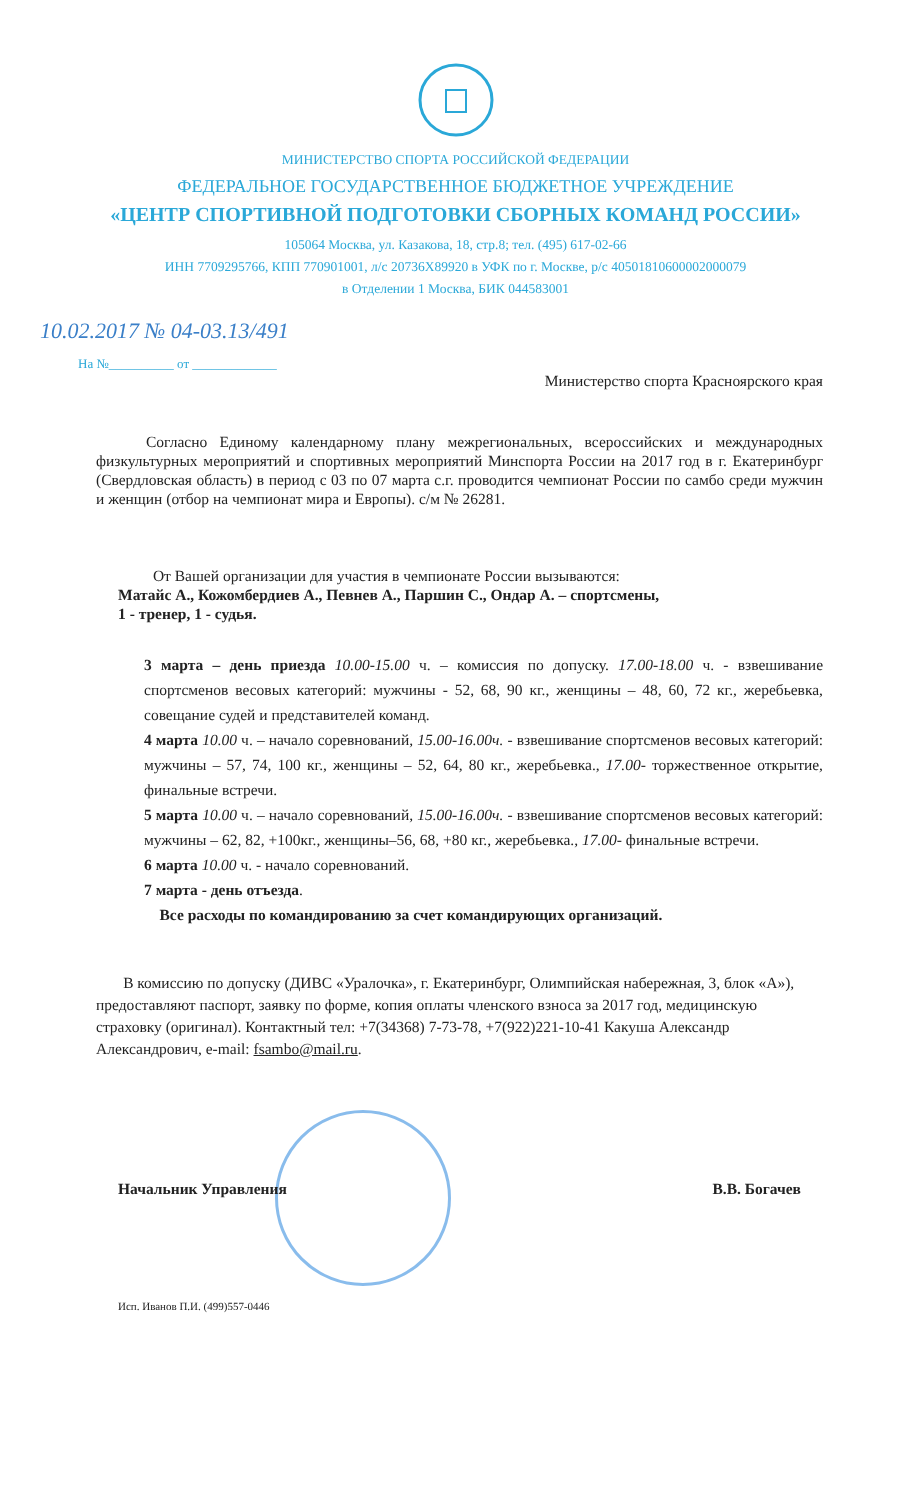МИНИСТЕРСТВО СПОРТА РОССИЙСКОЙ ФЕДЕРАЦИИ
ФЕДЕРАЛЬНОЕ ГОСУДАРСТВЕННОЕ БЮДЖЕТНОЕ УЧРЕЖДЕНИЕ
«ЦЕНТР СПОРТИВНОЙ ПОДГОТОВКИ СБОРНЫХ КОМАНД РОССИИ»
105064 Москва, ул. Казакова, 18, стр.8; тел. (495) 617-02-66
ИНН 7709295766, КПП 770901001, л/с 20736Х89920 в УФК по г. Москве, р/с 40501810600002000079
в Отделении 1 Москва, БИК 044583001
10.02.2017 № 04-03.13/491
На №__________ от _____________
Министерство спорта Красноярского края
Согласно Единому календарному плану межрегиональных, всероссийских и международных физкультурных мероприятий и спортивных мероприятий Минспорта России на 2017 год в г. Екатеринбург (Свердловская область) в период с 03 по 07 марта с.г. проводится чемпионат России по самбо среди мужчин и женщин (отбор на чемпионат мира и Европы). с/м № 26281.
От Вашей организации для участия в чемпионате России вызываются:
Матайс А., Кожомбердиев А., Певнев А., Паршин С., Ондар А. – спортсмены,
1 - тренер, 1 - судья.
3 марта – день приезда 10.00-15.00 ч. – комиссия по допуску. 17.00-18.00 ч. - взвешивание спортсменов весовых категорий: мужчины - 52, 68, 90 кг., женщины – 48, 60, 72 кг., жеребьевка, совещание судей и представителей команд.
4 марта 10.00 ч. – начало соревнований, 15.00-16.00ч. - взвешивание спортсменов весовых категорий: мужчины – 57, 74, 100 кг., женщины – 52, 64, 80 кг., жеребьевка., 17.00- торжественное открытие, финальные встречи.
5 марта 10.00 ч. – начало соревнований, 15.00-16.00ч. - взвешивание спортсменов весовых категорий: мужчины – 62, 82, +100кг., женщины–56, 68, +80 кг., жеребьевка., 17.00- финальные встречи.
6 марта 10.00 ч. - начало соревнований.
7 марта - день отъезда.
Все расходы по командированию за счет командирующих организаций.
В комиссию по допуску (ДИВС «Уралочка», г. Екатеринбург, Олимпийская набережная, 3, блок «А»), предоставляют паспорт, заявку по форме, копия оплаты членского взноса за 2017 год, медицинскую страховку (оригинал). Контактный тел: +7(34368) 7-73-78, +7(922)221-10-41 Какуша Александр Александрович, e-mail: fsambo@mail.ru.
Начальник Управления В.В. Богачев
Исп. Иванов П.И. (499)557-0446